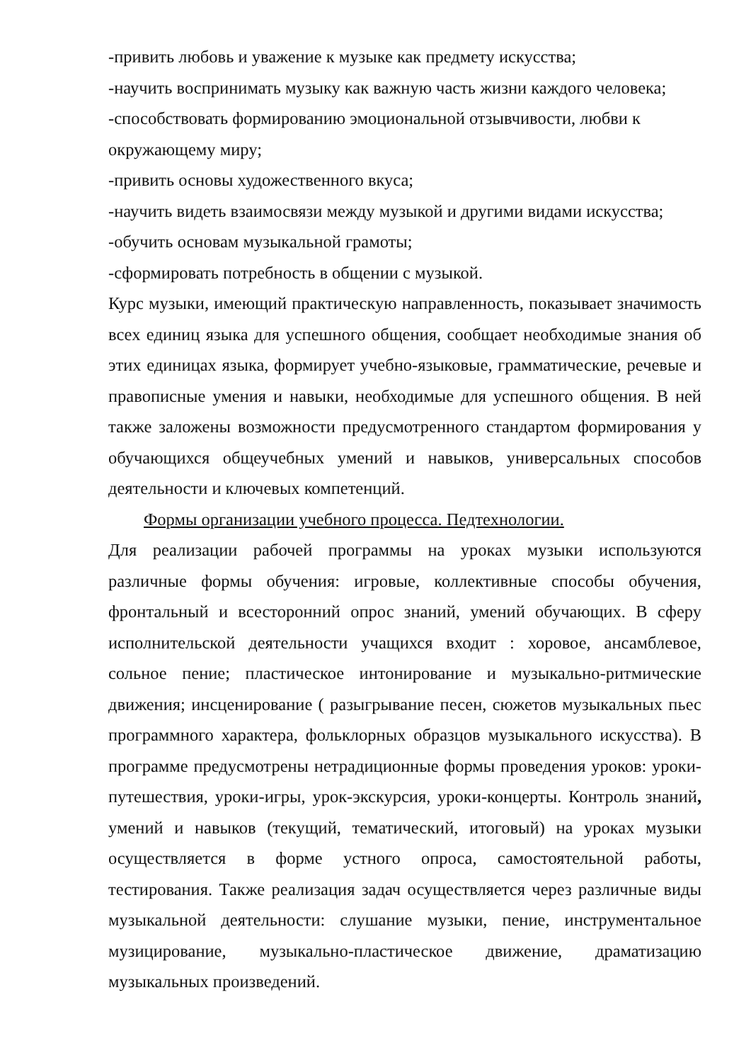-привить любовь и уважение к музыке как предмету искусства;
-научить воспринимать музыку как важную часть жизни каждого человека;
-способствовать формированию эмоциональной отзывчивости, любви к окружающему миру;
-привить основы художественного вкуса;
-научить видеть взаимосвязи между музыкой и другими видами искусства;
-обучить основам музыкальной грамоты;
-сформировать потребность в общении с музыкой.
Курс музыки, имеющий практическую направленность, показывает значимость всех единиц языка для успешного общения, сообщает необходимые знания об этих единицах языка, формирует учебно-языковые, грамматические, речевые и правописные умения и навыки, необходимые для успешного общения. В ней также заложены возможности предусмотренного стандартом формирования у обучающихся общеучебных умений и навыков, универсальных способов деятельности и ключевых компетенций.
Формы организации учебного процесса. Педтехнологии.
Для реализации рабочей программы на уроках музыки используются различные формы обучения: игровые, коллективные способы обучения, фронтальный и всесторонний опрос знаний, умений обучающих. В сферу исполнительской деятельности учащихся входит : хоровое, ансамблевое, сольное пение; пластическое интонирование и музыкально-ритмические движения; инсценирование ( разыгрывание песен, сюжетов музыкальных пьес программного характера, фольклорных образцов музыкального искусства). В программе предусмотрены нетрадиционные формы проведения уроков: уроки-путешествия, уроки-игры, урок-экскурсия, уроки-концерты. Контроль знаний, умений и навыков (текущий, тематический, итоговый) на уроках музыки осуществляется в форме устного опроса, самостоятельной работы, тестирования. Также реализация задач осуществляется через различные виды музыкальной деятельности: слушание музыки, пение, инструментальное музицирование, музыкально-пластическое движение, драматизацию музыкальных произведений.